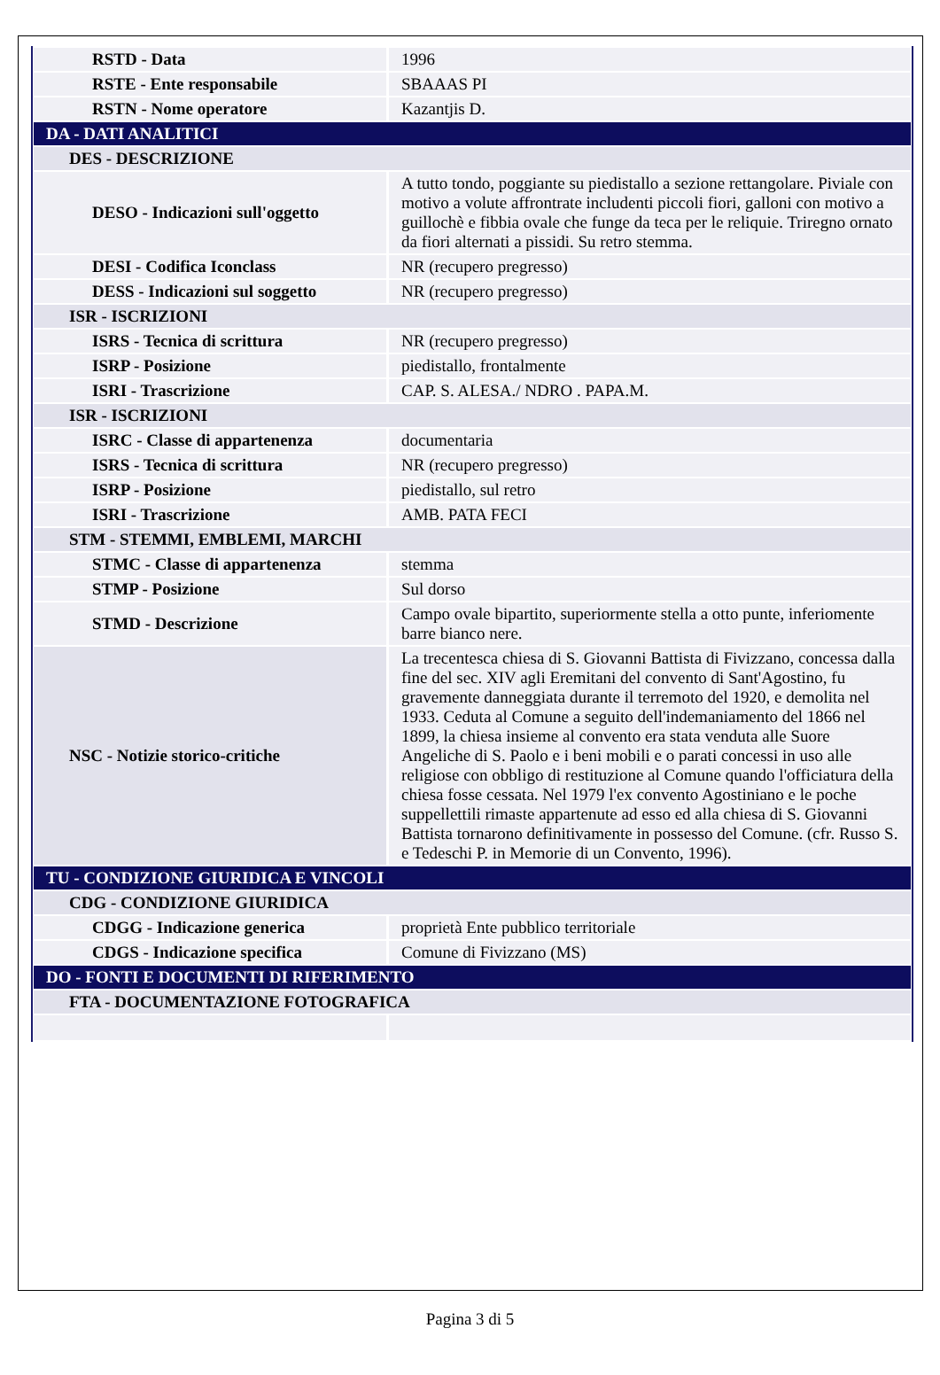| RSTD - Data | 1996 |
| RSTE - Ente responsabile | SBAAAS PI |
| RSTN - Nome operatore | Kazantjis D. |
| DA - DATI ANALITICI | |
| DES - DESCRIZIONE | |
| DESO - Indicazioni sull'oggetto | A tutto tondo, poggiante su piedistallo a sezione rettangolare. Piviale con motivo a volute affrontrate includenti piccoli fiori, galloni con motivo a guillochè e fibbia ovale che funge da teca per le reliquie. Triregno ornato da fiori alternati a pissidi. Su retro stemma. |
| DESI - Codifica Iconclass | NR (recupero pregresso) |
| DESS - Indicazioni sul soggetto | NR (recupero pregresso) |
| ISR - ISCRIZIONI | |
| ISRS - Tecnica di scrittura | NR (recupero pregresso) |
| ISRP - Posizione | piedistallo, frontalmente |
| ISRI - Trascrizione | CAP. S. ALESA./ NDRO . PAPA.M. |
| ISR - ISCRIZIONI | |
| ISRC - Classe di appartenenza | documentaria |
| ISRS - Tecnica di scrittura | NR (recupero pregresso) |
| ISRP - Posizione | piedistallo, sul retro |
| ISRI - Trascrizione | AMB. PATA FECI |
| STM - STEMMI, EMBLEMI, MARCHI | |
| STMC - Classe di appartenenza | stemma |
| STMP - Posizione | Sul dorso |
| STMD - Descrizione | Campo ovale bipartito, superiormente stella a otto punte, inferiomente barre bianco nere. |
| NSC - Notizie storico-critiche | La trecentesca chiesa di S. Giovanni Battista di Fivizzano, concessa dalla fine del sec. XIV agli Eremitani del convento di Sant'Agostino, fu gravemente danneggiata durante il terremoto del 1920, e demolita nel 1933. Ceduta al Comune a seguito dell'indemaniamento del 1866 nel 1899, la chiesa insieme al convento era stata venduta alle Suore Angeliche di S. Paolo e i beni mobili e o parati concessi in uso alle religiose con obbligo di restituzione al Comune quando l'officiatura della chiesa fosse cessata. Nel 1979 l'ex convento Agostiniano e le poche suppellettili rimaste appartenute ad esso ed alla chiesa di S. Giovanni Battista tornarono definitivamente in possesso del Comune. (cfr. Russo S. e Tedeschi P. in Memorie di un Convento, 1996). |
| TU - CONDIZIONE GIURIDICA E VINCOLI | |
| CDG - CONDIZIONE GIURIDICA | |
| CDGG - Indicazione generica | proprietà Ente pubblico territoriale |
| CDGS - Indicazione specifica | Comune di Fivizzano (MS) |
| DO - FONTI E DOCUMENTI DI RIFERIMENTO | |
| FTA - DOCUMENTAZIONE FOTOGRAFICA | |
Pagina 3 di 5